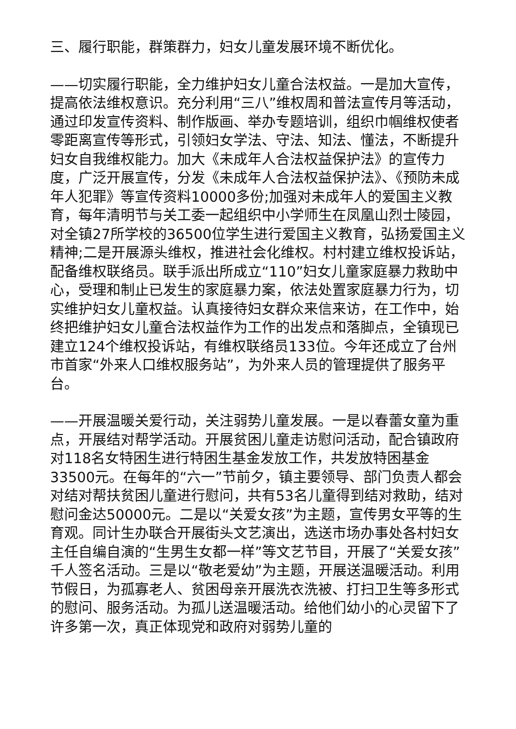三、履行职能，群策群力，妇女儿童发展环境不断优化。
——切实履行职能，全力维护妇女儿童合法权益。一是加大宣传，提高依法维权意识。充分利用“三八”维权周和普法宣传月等活动，通过印发宣传资料、制作版画、举办专题培训，组织巾帼维权使者零距离宣传等形式，引领妇女学法、守法、知法、懂法，不断提升妇女自我维权能力。加大《未成年人合法权益保护法》的宣传力度，广泛开展宣传，分发《未成年人合法权益保护法》、《预防未成年人犯罪》等宣传资料10000多份;加强对未成年人的爱国主义教育，每年清明节与关工委一起组织中小学师生在凤凰山烈士陵园，对全镇27所学校的36500位学生进行爱国主义教育，弘扬爱国主义精神;二是开展源头维权，推进社会化维权。村村建立维权投诉站，配备维权联络员。联手派出所成立“110”妇女儿童家庭暴力救助中心，受理和制止已发生的家庭暴力案，依法处置家庭暴力行为，切实维护妇女儿童权益。认真接待妇女群众来信来访，在工作中，始终把维护妇女儿童合法权益作为工作的出发点和落脚点，全镇现已建立124个维权投诉站，有维权联络员133位。今年还成立了台州市首家“外来人口维权服务站”，为外来人员的管理提供了服务平台。
——开展温暖关爱行动，关注弱势儿童发展。一是以春蕾女童为重点，开展结对帮学活动。开展贫困儿童走访慰问活动，配合镇政府对118名女特困生进行特困生基金发放工作，共发放特困基金33500元。在每年的“六一”节前夕，镇主要领导、部门负责人都会对结对帮扶贫困儿童进行慰问，共有53名儿童得到结对救助，结对慰问金达50000元。二是以“关爱女孩”为主题，宣传男女平等的生育观。同计生办联合开展街头文艺演出，选送市场办事处各村妇女主任自编自演的“生男生女都一样”等文艺节目，开展了“关爱女孩”千人签名活动。三是以“敬老爱幼”为主题，开展送温暖活动。利用节假日，为孤寡老人、贫困母亲开展洗衣洗被、打扫卫生等多形式的慰问、服务活动。为孤儿送温暖活动。给他们幼小的心灵留下了许多第一次，真正体现党和政府对弱势儿童的